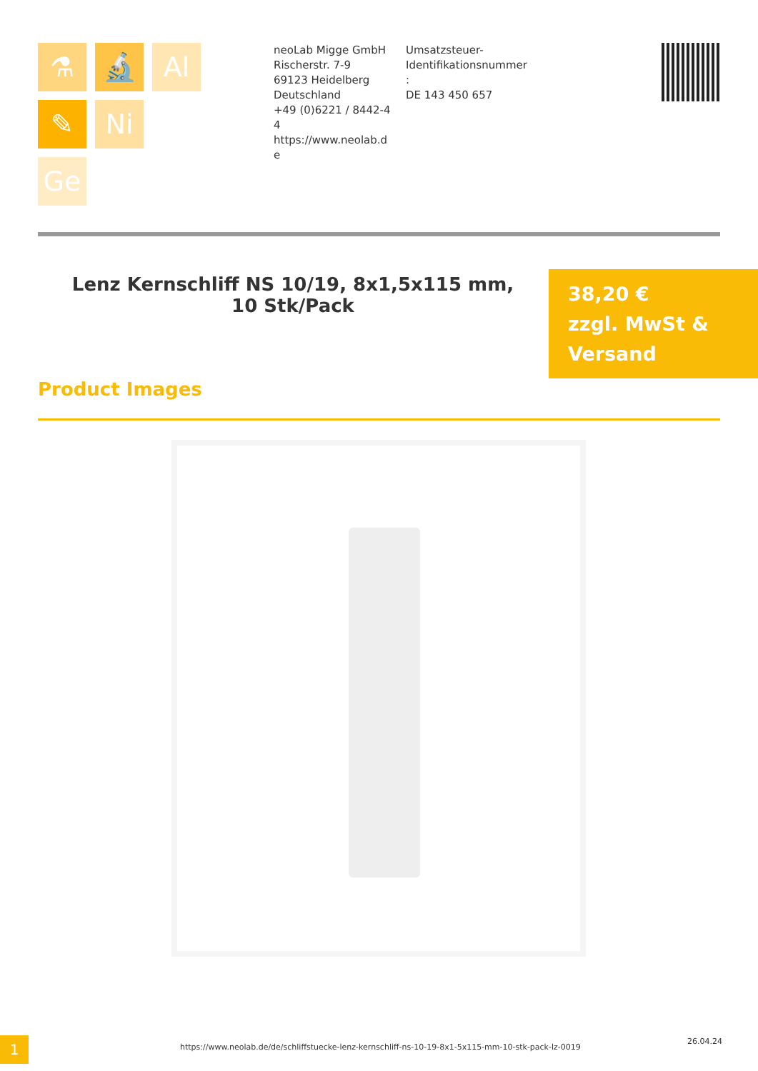⚗
🔬
Al
✎
Ni
Ge
neoLab Migge GmbH
Rischerstr. 7-9
69123 Heidelberg
Deutschland
+49 (0)6221 / 8442-44
https://www.neolab.de
Umsatzsteuer-Identifikationsnummer :
DE 143 450 657
Lenz Kernschliff NS 10/19, 8x1,5x115 mm, 10 Stk/Pack
38,20 €
zzgl. MwSt &
Versand
Product Images
1
https://www.neolab.de/de/schliffstuecke-lenz-kernschliff-ns-10-19-8x1-5x115-mm-10-stk-pack-lz-0019
26.04.24